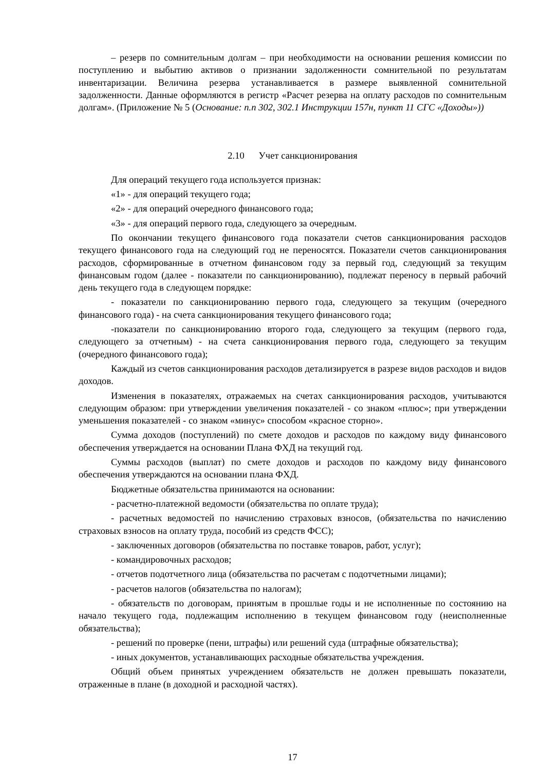– резерв по сомнительным долгам – при необходимости на основании решения комиссии по поступлению и выбытию активов о признании задолженности сомнительной по результатам инвентаризации. Величина резерва устанавливается в размере выявленной сомнительной задолженности. Данные оформляются в регистр «Расчет резерва на оплату расходов по сомнительным долгам». (Приложение № 5 (Основание: п.п 302, 302.1 Инструкции 157н, пункт 11 СГС «Доходы»))
2.10 Учет санкционирования
Для операций текущего года используется признак:
«1» - для операций текущего года;
«2» - для операций очередного финансового года;
«3» - для операций первого года, следующего за очередным.
По окончании текущего финансового года показатели счетов санкционирования расходов текущего финансового года на следующий год не переносятся. Показатели счетов санкционирования расходов, сформированные в отчетном финансовом году за первый год, следующий за текущим финансовым годом (далее - показатели по санкционированию), подлежат переносу в первый рабочий день текущего года в следующем порядке:
- показатели по санкционированию первого года, следующего за текущим (очередного финансового года) - на счета санкционирования текущего финансового года;
-показатели по санкционированию второго года, следующего за текущим (первого года, следующего за отчетным) - на счета санкционирования первого года, следующего за текущим (очередного финансового года);
Каждый из счетов санкционирования расходов детализируется в разрезе видов расходов и видов доходов.
Изменения в показателях, отражаемых на счетах санкционирования расходов, учитываются следующим образом: при утверждении увеличения показателей - со знаком «плюс»; при утверждении уменьшения показателей - со знаком «минус» способом «красное сторно».
Сумма доходов (поступлений) по смете доходов и расходов по каждому виду финансового обеспечения утверждается на основании Плана ФХД на текущий год.
Суммы расходов (выплат) по смете доходов и расходов по каждому виду финансового обеспечения утверждаются на основании плана ФХД.
Бюджетные обязательства принимаются на основании:
- расчетно-платежной ведомости (обязательства по оплате труда);
- расчетных ведомостей по начислению страховых взносов, (обязательства по начислению страховых взносов на оплату труда, пособий из средств ФСС);
- заключенных договоров (обязательства по поставке товаров, работ, услуг);
- командировочных расходов;
- отчетов подотчетного лица (обязательства по расчетам с подотчетными лицами);
- расчетов налогов (обязательства по налогам);
- обязательств по договорам, принятым в прошлые годы и не исполненные по состоянию на начало текущего года, подлежащим исполнению в текущем финансовом году (неисполненные обязательства);
- решений по проверке (пени, штрафы) или решений суда (штрафные обязательства);
- иных документов, устанавливающих расходные обязательства учреждения.
Общий объем принятых учреждением обязательств не должен превышать показатели, отраженные в плане (в доходной и расходной частях).
17